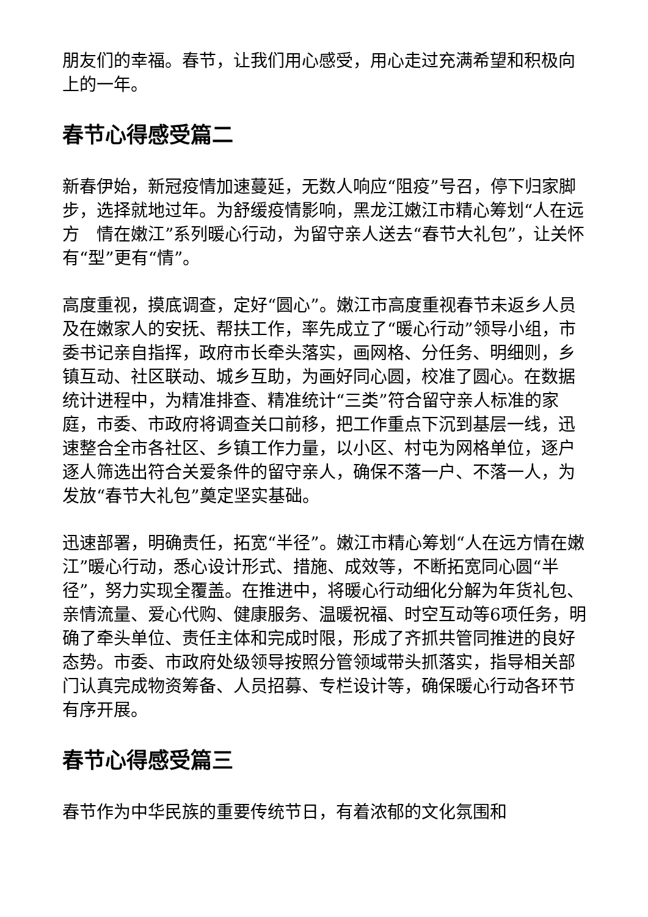朋友们的幸福。春节，让我们用心感受，用心走过充满希望和积极向上的一年。
春节心得感受篇二
新春伊始，新冠疫情加速蔓延，无数人响应“阻疫”号召，停下归家脚步，选择就地过年。为舒缓疫情影响，黑龙江嫩江市精心筹划“人在远方　情在嫩江”系列暖心行动，为留守亲人送去“春节大礼包”，让关怀有“型”更有“情”。
高度重视，摸底调查，定好“圆心”。嫩江市高度重视春节未返乡人员及在嫩家人的安抚、帮扶工作，率先成立了“暖心行动”领导小组，市委书记亲自指挥，政府市长牵头落实，画网格、分任务、明细则，乡镇互动、社区联动、城乡互助，为画好同心圆，校准了圆心。在数据统计进程中，为精准排查、精准统计“三类”符合留守亲人标准的家庭，市委、市政府将调查关口前移，把工作重点下沉到基层一线，迅速整合全市各社区、乡镇工作力量，以小区、村屯为网格单位，逐户逐人筛选出符合关爱条件的留守亲人，确保不落一户、不落一人，为发放“春节大礼包”奠定坚实基础。
迅速部署，明确责任，拓宽“半径”。嫩江市精心筹划“人在远方情在嫩江”暖心行动，悉心设计形式、措施、成效等，不断拓宽同心圆“半径”，努力实现全覆盖。在推进中，将暖心行动细化分解为年货礼包、亲情流量、爱心代购、健康服务、温暖祝福、时空互动等6项任务，明确了牵头单位、责任主体和完成时限，形成了齐抓共管同推进的良好态势。市委、市政府处级领导按照分管领域带头抓落实，指导相关部门认真完成物资筹备、人员招募、专栏设计等，确保暖心行动各环节有序开展。
春节心得感受篇三
春节作为中华民族的重要传统节日，有着浓郁的文化氛围和